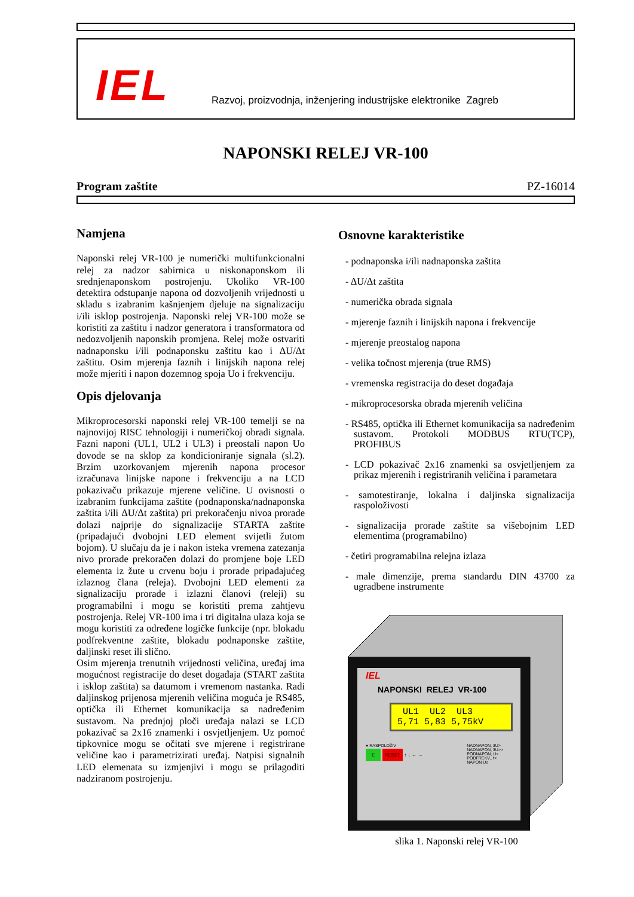IEL
Razvoj, proizvodnja, inženjering industrijske elektronike Zagreb
NAPONSKI RELEJ VR-100
Program zaštite PZ-16014
Namjena
Naponski relej VR-100 je numerički multifunkcionalni relej za nadzor sabirnica u niskonaponskom ili srednjenaponskom postrojenju. Ukoliko VR-100 detektira odstupanje napona od dozvoljenih vrijednosti u skladu s izabranim kašnjenjem djeluje na signalizaciju i/ili isklop postrojenja. Naponski relej VR-100 može se koristiti za zaštitu i nadzor generatora i transformatora od nedozvoljenih naponskih promjena. Relej može ostvariti nadnaponsku i/ili podnaponsku zaštitu kao i ΔU/Δt zaštitu. Osim mjerenja faznih i linijskih napona relej može mjeriti i napon dozemnog spoja Uo i frekvenciju.
Opis djelovanja
Mikroprocesorski naponski relej VR-100 temelji se na najnovijoj RISC tehnologiji i numeričkoj obradi signala. Fazni naponi (UL1, UL2 i UL3) i preostali napon Uo dovode se na sklop za kondicioniranje signala (sl.2). Brzim uzorkovanjem mjerenih napona procesor izračunava linijske napone i frekvenciju a na LCD pokazivaču prikazuje mjerene veličine. U ovisnosti o izabranim funkcijama zaštite (podnaponska/nadnaponska zaštita i/ili ΔU/Δt zaštita) pri prekoračenju nivoa prorade dolazi najprije do signalizacije STARTA zaštite (pripadajući dvobojni LED element svijetli žutom bojom). U slučaju da je i nakon isteka vremena zatezanja nivo prorade prekoračen dolazi do promjene boje LED elementa iz žute u crvenu boju i prorade pripadajućeg izlaznog člana (releja). Dvobojni LED elementi za signalizaciju prorade i izlazni članovi (releji) su programabilni i mogu se koristiti prema zahtjevu postrojenja. Relej VR-100 ima i tri digitalna ulaza koja se mogu koristiti za određene logičke funkcije (npr. blokadu podfrekventne zaštite, blokadu podnaponske zaštite, daljinski reset ili slično.
Osim mjerenja trenutnih vrijednosti veličina, uređaj ima mogućnost registracije do deset događaja (START zaštita i isklop zaštita) sa datumom i vremenom nastanka. Radi daljinskog prijenosa mjerenih veličina moguća je RS485, optička ili Ethernet komunikacija sa nadređenim sustavom. Na prednjoj ploči uređaja nalazi se LCD pokazivač sa 2x16 znamenki i osvjetljenjem. Uz pomoć tipkovnice mogu se očitati sve mjerene i registrirane veličine kao i parametrizirati uređaj. Natpisi signalnih LED elemenata su izmjenjivi i mogu se prilagoditi nadziranom postrojenju.
Osnovne karakteristike
- podnaponska i/ili nadnaponska zaštita
- ΔU/Δt zaštita
- numerička obrada signala
- mjerenje faznih i linijskih napona i frekvencije
- mjerenje preostalog napona
- velika točnost mjerenja (true RMS)
- vremenska registracija do deset događaja
- mikroprocesorska obrada mjerenih veličina
- RS485, optička ili Ethernet komunikacija sa nadređenim sustavom. Protokoli MODBUS RTU(TCP), PROFIBUS
- LCD pokazivač 2x16 znamenki sa osvjetljenjem za prikaz mjerenih i registriranih veličina i parametara
- samotestiranje, lokalna i daljinska signalizacija raspoloživosti
- signalizacija prorade zaštite sa višebojnim LED elementima (programabilno)
- četiri programabilna relejna izlaza
- male dimenzije, prema standardu DIN 43700 za ugradbene instrumente
IEL
NAPONSKI RELEJ VR-100
UL1 UL2 UL3
5,71 5,83 5,75kV
● RASPOLOŽIV NADNAPON, 3U>
NADNAPON, 3U>>
PODNAPON, U<
PODFREKV., f<
NAPON Uo
E RESET ↑ ↓ ← →
slika 1. Naponski relej VR-100